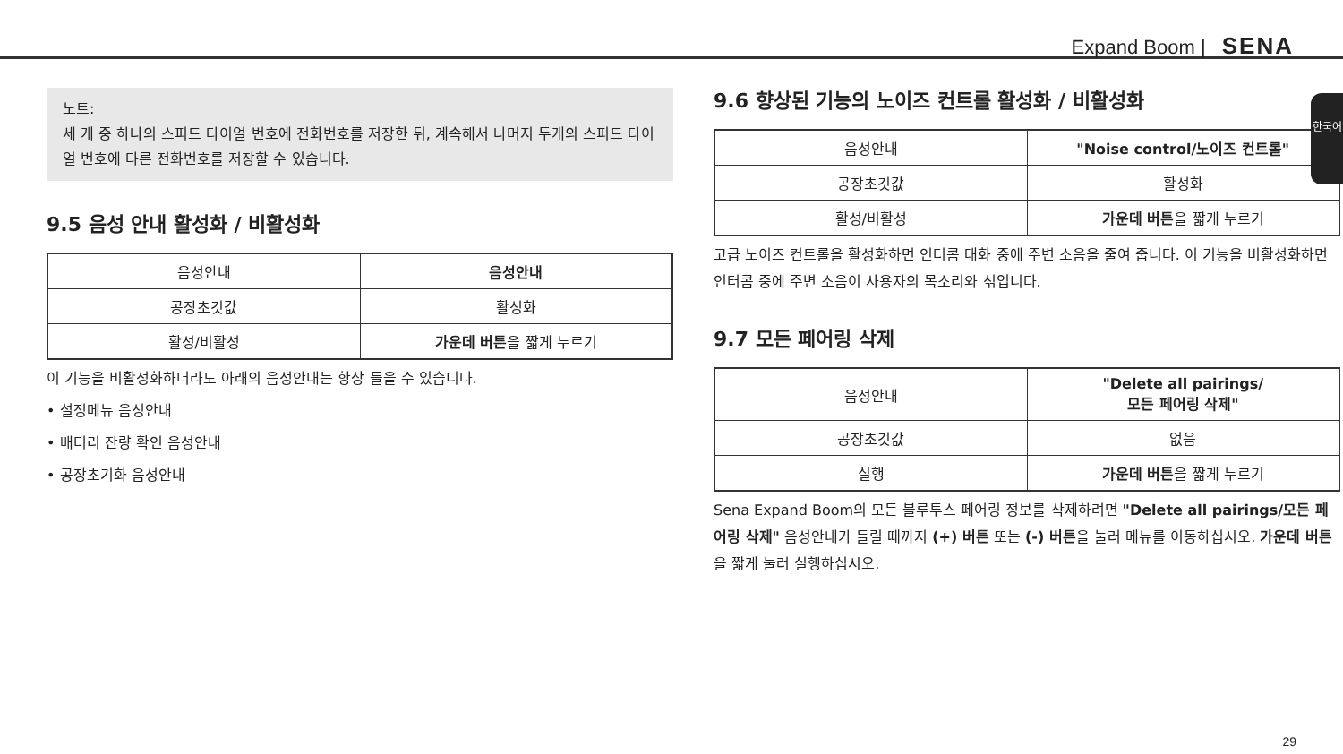Expand Boom | SENA
한국어
노트:
세 개 중 하나의 스피드 다이얼 번호에 전화번호를 저장한 뒤, 계속해서 나머지 두개의 스피드 다이얼 번호에 다른 전화번호를 저장할 수 있습니다.
9.5 음성 안내 활성화 / 비활성화
| 음성안내 | 음성안내 |
| 공장초깃값 | 활성화 |
| 활성/비활성 | 가운데 버튼 을 짧게 누르기 |
이 기능을 비활성화하더라도 아래의 음성안내는 항상 들을 수 있습니다.
• 설정메뉴 음성안내
• 배터리 잔량 확인 음성안내
• 공장초기화 음성안내
9.6 향상된 기능의 노이즈 컨트롤 활성화 / 비활성화
| 음성안내 | "Noise control/노이즈 컨트롤" |
| 공장초깃값 | 활성화 |
| 활성/비활성 | 가운데 버튼 을 짧게 누르기 |
고급 노이즈 컨트롤을 활성화하면 인터콤 대화 중에 주변 소음을 줄여 줍니다. 이 기능을 비활성화하면 인터콤 중에 주변 소음이 사용자의 목소리와 섞입니다.
9.7 모든 페어링 삭제
| 음성안내 | "Delete all pairings/ 모든 페어링 삭제" |
| 공장초깃값 | 없음 |
| 실행 | 가운데 버튼 을 짧게 누르기 |
Sena Expand Boom의 모든 블루투스 페어링 정보를 삭제하려면 "Delete all pairings/모든 페어링 삭제" 음성안내가 들릴 때까지 (+) 버튼 또는 (-) 버튼을 눌러 메뉴를 이동하십시오. 가운데 버튼을 짧게 눌러 실행하십시오.
29